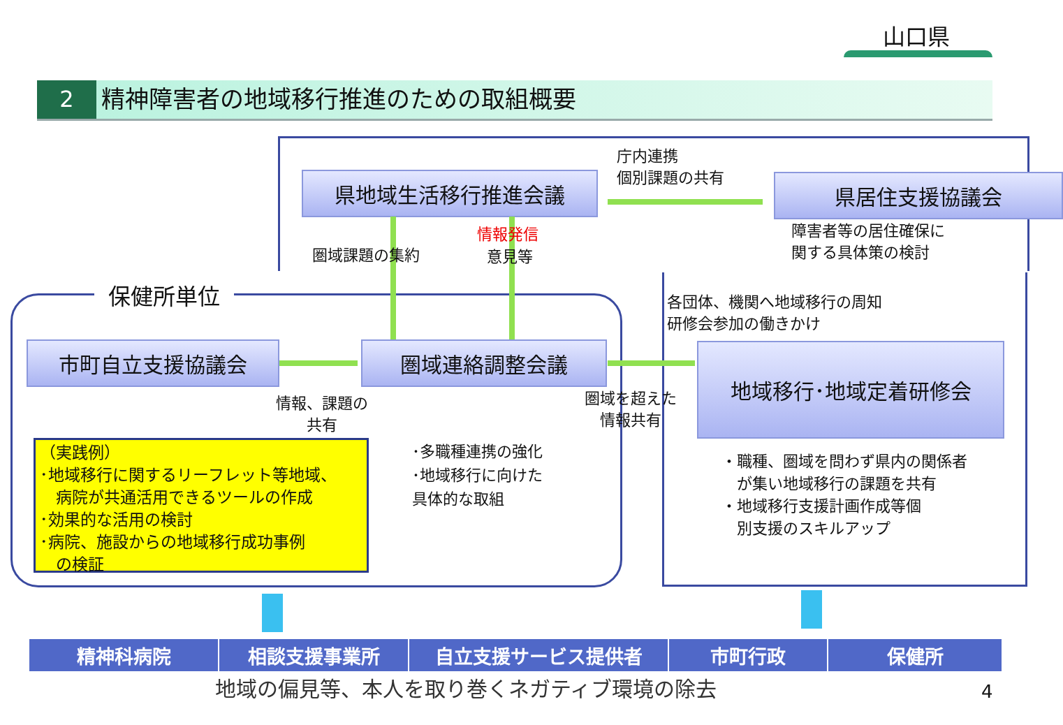山口県
2
精神障害者の地域移行推進のための取組概要
保健所単位
県地域生活移行推進会議 県居住支援協議会
市町自立支援協議会 圏域連絡調整会議 地域移行･地域定着研修会
庁内連携
個別課題の共有
障害者等の居住確保に
関する具体策の検討
圏域課題の集約
情報発信
意見等
各団体、機関へ地域移行の周知
研修会参加の働きかけ
情報、課題の
共有
圏域を超えた
情報共有
･多職種連携の強化
･地域移行に向けた
具体的な取組
・職種、圏域を問わず県内の関係者
　が集い地域移行の課題を共有
・地域移行支援計画作成等個
　別支援のスキルアップ
（実践例）
･地域移行に関するリーフレット等地域、
　病院が共通活用できるツールの作成
･効果的な活用の検討
･病院、施設からの地域移行成功事例
　の検証
精神科病院 相談支援事業所 自立支援サービス提供者 市町行政 保健所
地域の偏見等、本人を取り巻くネガティブ環境の除去
4